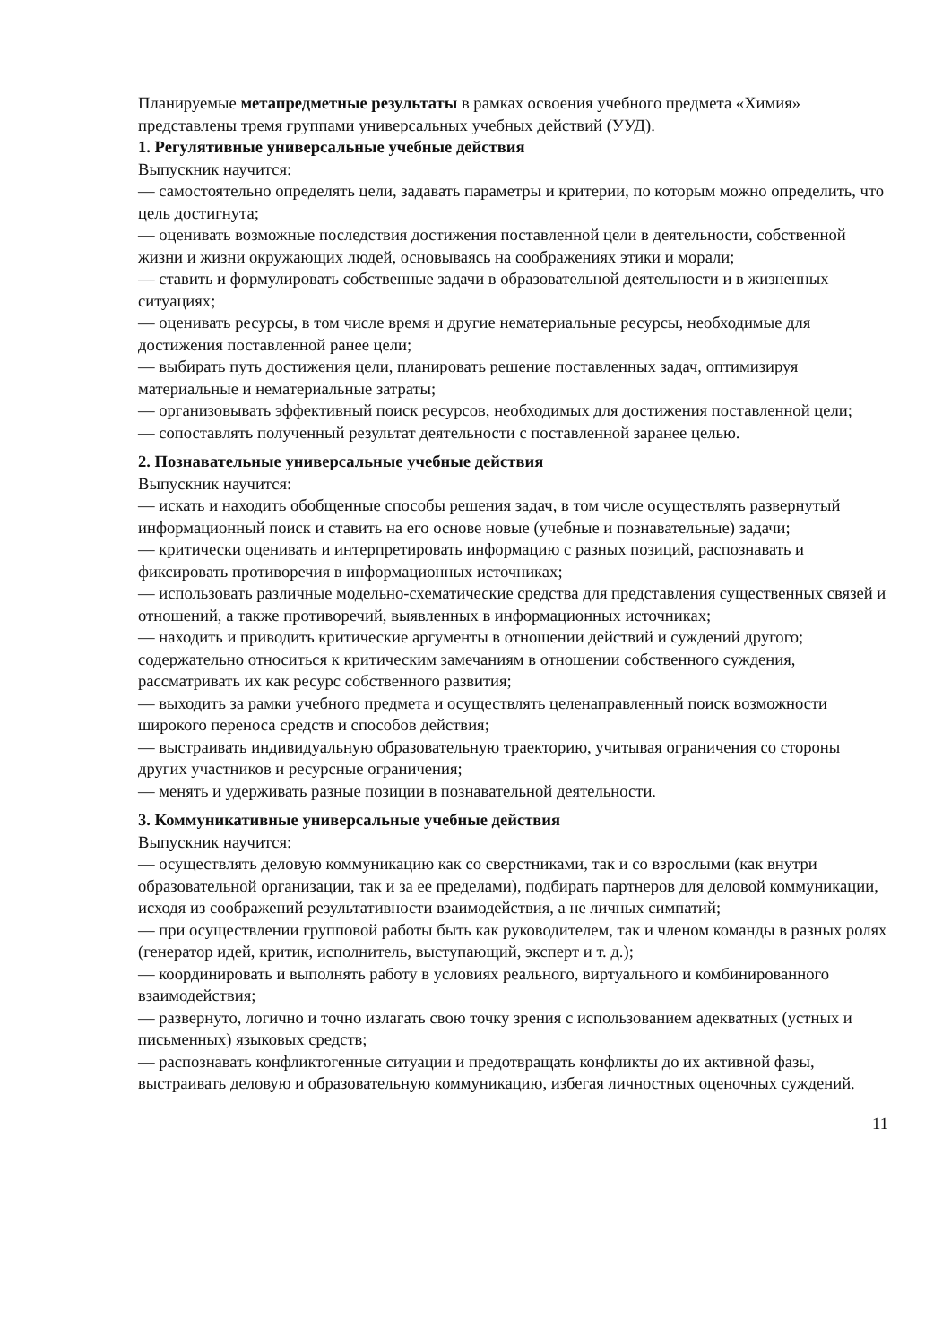Планируемые метапредметные результаты в рамках освоения учебного предмета «Химия» представлены тремя группами универсальных учебных действий (УУД).
1. Регулятивные универсальные учебные действия
Выпускник научится:
— самостоятельно определять цели, задавать параметры и критерии, по которым можно определить, что цель достигнута;
— оценивать возможные последствия достижения поставленной цели в деятельности, собственной жизни и жизни окружающих людей, основываясь на соображениях этики и морали;
— ставить и формулировать собственные задачи в образовательной деятельности и в жизненных ситуациях;
— оценивать ресурсы, в том числе время и другие нематериальные ресурсы, необходимые для достижения поставленной ранее цели;
— выбирать путь достижения цели, планировать решение поставленных задач, оптимизируя материальные и нематериальные затраты;
— организовывать эффективный поиск ресурсов, необходимых для достижения поставленной цели;
— сопоставлять полученный результат деятельности с поставленной заранее целью.
2. Познавательные универсальные учебные действия
Выпускник научится:
— искать и находить обобщенные способы решения задач, в том числе осуществлять развернутый информационный поиск и ставить на его основе новые (учебные и познавательные) задачи;
— критически оценивать и интерпретировать информацию с разных позиций, распознавать и фиксировать противоречия в информационных источниках;
— использовать различные модельно-схематические средства для представления существенных связей и отношений, а также противоречий, выявленных в информационных источниках;
— находить и приводить критические аргументы в отношении действий и суждений другого; содержательно относиться к критическим замечаниям в отношении собственного суждения, рассматривать их как ресурс собственного развития;
— выходить за рамки учебного предмета и осуществлять целенаправленный поиск возможности широкого переноса средств и способов действия;
— выстраивать индивидуальную образовательную траекторию, учитывая ограничения со стороны других участников и ресурсные ограничения;
— менять и удерживать разные позиции в познавательной деятельности.
3. Коммуникативные универсальные учебные действия
Выпускник научится:
— осуществлять деловую коммуникацию как со сверстниками, так и со взрослыми (как внутри образовательной организации, так и за ее пределами), подбирать партнеров для деловой коммуникации, исходя из соображений результативности взаимодействия, а не личных симпатий;
— при осуществлении групповой работы быть как руководителем, так и членом команды в разных ролях (генератор идей, критик, исполнитель, выступающий, эксперт и т. д.);
— координировать и выполнять работу в условиях реального, виртуального и комбинированного взаимодействия;
— развернуто, логично и точно излагать свою точку зрения с использованием адекватных (устных и письменных) языковых средств;
— распознавать конфликтогенные ситуации и предотвращать конфликты до их активной фазы, выстраивать деловую и образовательную коммуникацию, избегая личностных оценочных суждений.
11